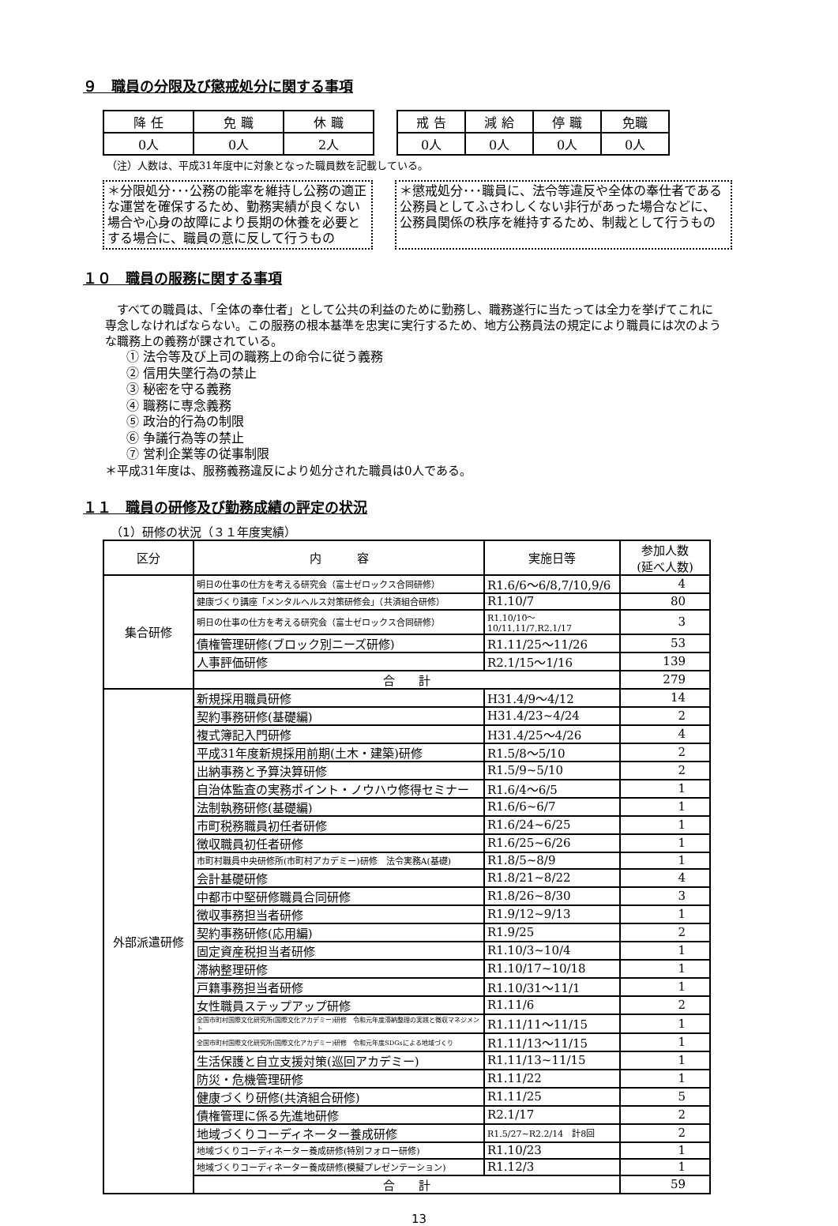９　職員の分限及び懲戒処分に関する事項
| 降 任 | 免 職 | 休 職 |
| 0人 | 0人 | 2人 |
| 戒 告 | 減 給 | 停 職 | 免職 |
| 0人 | 0人 | 0人 | 0人 |
（注）人数は、平成31年度中に対象となった職員数を記載している。
＊分限処分･･･公務の能率を維持し公務の適正な運営を確保するため、勤務実績が良くない場合や心身の故障により長期の休養を必要とする場合に、職員の意に反して行うもの
＊懲戒処分･･･職員に、法令等違反や全体の奉仕者である公務員としてふさわしくない非行があった場合などに、公務員関係の秩序を維持するため、制裁として行うもの
１０　職員の服務に関する事項
　すべての職員は、「全体の奉仕者」として公共の利益のために勤務し、職務遂行に当たっては全力を挙げてこれに専念しなければならない。この服務の根本基準を忠実に実行するため、地方公務員法の規定により職員には次のような職務上の義務が課されている。
① 法令等及び上司の職務上の命令に従う義務
② 信用失墜行為の禁止
③ 秘密を守る義務
④ 職務に専念義務
⑤ 政治的行為の制限
⑥ 争議行為等の禁止
⑦ 営利企業等の従事制限
＊平成31年度は、服務義務違反により処分された職員は0人である。
１１　職員の研修及び勤務成績の評定の状況
（1）研修の状況（３１年度実績）
| 区分 | 内 容 | 実施日等 | 参加人数 (延べ人数) |
| --- | --- | --- | --- |
| 集合研修 | 明日の仕事の仕方を考える研究会（富士ゼロックス合同研修） | R1.6/6～6/8,7/10,9/6 | 4 |
| | 健康づくり講座「メンタルヘルス対策研修会」（共済組合研修） | R1.10/7 | 80 |
| | 明日の仕事の仕方を考える研究会（富士ゼロックス合同研修） | R1.10/10～10/11,11/7,R2.1/17 | 3 |
| | 債権管理研修(ブロック別ニーズ研修) | R1.11/25～11/26 | 53 |
| | 人事評価研修 | R2.1/15～1/16 | 139 |
| | 合 計 | | 279 |
| 外部派遣研修 | 新規採用職員研修 | H31.4/9～4/12 | 14 |
| | 契約事務研修(基礎編) | H31.4/23~4/24 | 2 |
| | 複式簿記入門研修 | H31.4/25～4/26 | 4 |
| | 平成31年度新規採用前期(土木・建築)研修 | R1.5/8～5/10 | 2 |
| | 出納事務と予算決算研修 | R1.5/9~5/10 | 2 |
| | 自治体監査の実務ポイント・ノウハウ修得セミナー | R1.6/4～6/5 | 1 |
| | 法制執務研修(基礎編) | R1.6/6~6/7 | 1 |
| | 市町税務職員初任者研修 | R1.6/24~6/25 | 1 |
| | 徴収職員初任者研修 | R1.6/25~6/26 | 1 |
| | 市町村職員中央研修所(市町村アカデミー)研修 法令実務A(基礎) | R1.8/5~8/9 | 1 |
| | 会計基礎研修 | R1.8/21~8/22 | 4 |
| | 中都市中堅研修職員合同研修 | R1.8/26~8/30 | 3 |
| | 徴収事務担当者研修 | R1.9/12~9/13 | 1 |
| | 契約事務研修(応用編) | R1.9/25 | 2 |
| | 固定資産税担当者研修 | R1.10/3~10/4 | 1 |
| | 滞納整理研修 | R1.10/17~10/18 | 1 |
| | 戸籍事務担当者研修 | R1.10/31～11/1 | 1 |
| | 女性職員ステップアップ研修 | R1.11/6 | 2 |
| | 全国市町村国際文化研究所(国際文化アカデミー)研修 令和元年度滞納整理の実践と徴収マネジメント | R1.11/11～11/15 | 1 |
| | 全国市町村国際文化研究所(国際文化アカデミー)研修 令和元年度SDGsによる地域づくり | R1.11/13～11/15 | 1 |
| | 生活保護と自立支援対策(巡回アカデミー) | R1.11/13~11/15 | 1 |
| | 防災・危機管理研修 | R1.11/22 | 1 |
| | 健康づくり研修(共済組合研修) | R1.11/25 | 5 |
| | 債権管理に係る先進地研修 | R2.1/17 | 2 |
| | 地域づくりコーディネーター養成研修 | R1.5/27~R2.2/14 計8回 | 2 |
| | 地域づくりコーディネーター養成研修(特別フォロー研修) | R1.10/23 | 1 |
| | 地域づくりコーディネーター養成研修(模擬プレゼンテーション) | R1.12/3 | 1 |
| | 合 計 | | 59 |
13